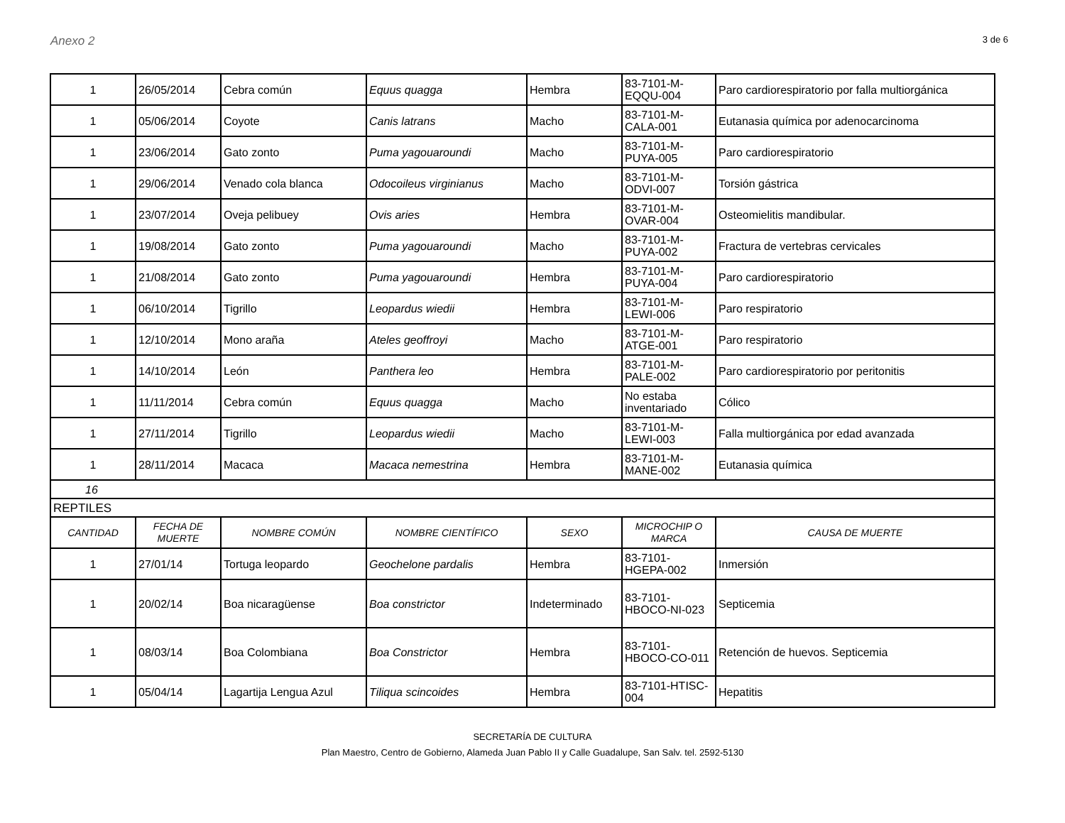Anexo 2
3 de 6
| 1 | 26/05/2014 | Cebra común | Equus quagga | Hembra | 83-7101-M-EQQU-004 | Paro cardiorespiratorio por falla multiorgánica |
| 1 | 05/06/2014 | Coyote | Canis latrans | Macho | 83-7101-M-CALA-001 | Eutanasia química por adenocarcinoma |
| 1 | 23/06/2014 | Gato zonto | Puma yagouaroundi | Macho | 83-7101-M-PUYA-005 | Paro cardiorespiratorio |
| 1 | 29/06/2014 | Venado cola blanca | Odocoileus virginianus | Macho | 83-7101-M-ODVI-007 | Torsión gástrica |
| 1 | 23/07/2014 | Oveja pelibuey | Ovis aries | Hembra | 83-7101-M-OVAR-004 | Osteomielitis mandibular. |
| 1 | 19/08/2014 | Gato zonto | Puma yagouaroundi | Macho | 83-7101-M-PUYA-002 | Fractura de vertebras cervicales |
| 1 | 21/08/2014 | Gato zonto | Puma yagouaroundi | Hembra | 83-7101-M-PUYA-004 | Paro cardiorespiratorio |
| 1 | 06/10/2014 | Tigrillo | Leopardus wiedii | Hembra | 83-7101-M-LEWI-006 | Paro respiratorio |
| 1 | 12/10/2014 | Mono araña | Ateles geoffroyi | Macho | 83-7101-M-ATGE-001 | Paro respiratorio |
| 1 | 14/10/2014 | León | Panthera leo | Hembra | 83-7101-M-PALE-002 | Paro cardiorespiratorio por peritonitis |
| 1 | 11/11/2014 | Cebra común | Equus quagga | Macho | No estaba inventariado | Cólico |
| 1 | 27/11/2014 | Tigrillo | Leopardus wiedii | Macho | 83-7101-M-LEWI-003 | Falla multiorgánica por edad avanzada |
| 1 | 28/11/2014 | Macaca | Macaca nemestrina | Hembra | 83-7101-M-MANE-002 | Eutanasia química |
| 16 | | | | | | |
| REPTILES | | | | | | |
| CANTIDAD | FECHA DE MUERTE | NOMBRE COMÚN | NOMBRE CIENTÍFICO | SEXO | MICROCHIP O MARCA | CAUSA DE MUERTE |
| 1 | 27/01/14 | Tortuga leopardo | Geochelone pardalis | Hembra | 83-7101-HGEPA-002 | Inmersión |
| 1 | 20/02/14 | Boa nicaragüense | Boa constrictor | Indeterminado | 83-7101-HBOCO-NI-023 | Septicemia |
| 1 | 08/03/14 | Boa Colombiana | Boa Constrictor | Hembra | 83-7101-HBOCO-CO-011 | Retención de huevos. Septicemia |
| 1 | 05/04/14 | Lagartija Lengua Azul | Tiliqua scincoides | Hembra | 83-7101-HTISC-004 | Hepatitis |
SECRETARÍA DE CULTURA
Plan Maestro, Centro de Gobierno, Alameda Juan Pablo II y Calle Guadalupe, San Salv. tel. 2592-5130